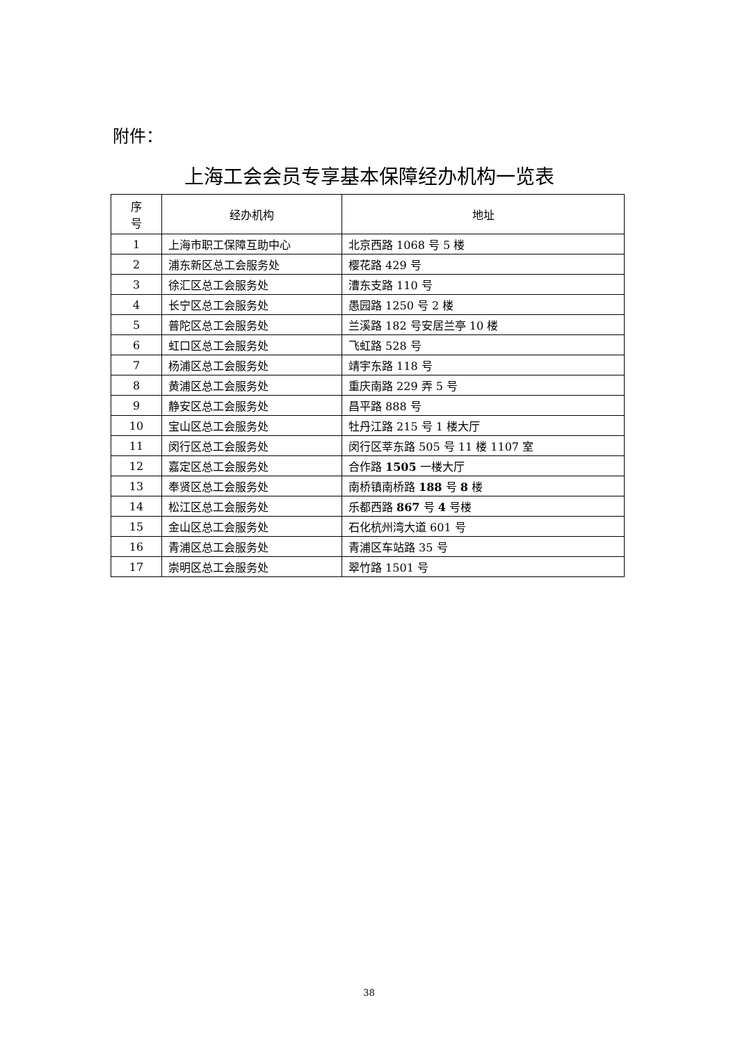附件：
上海工会会员专享基本保障经办机构一览表
| 序 号 | 经办机构 | 地址 |
| --- | --- | --- |
| 1 | 上海市职工保障互助中心 | 北京西路 1068 号 5 楼 |
| 2 | 浦东新区总工会服务处 | 樱花路 429 号 |
| 3 | 徐汇区总工会服务处 | 漕东支路 110 号 |
| 4 | 长宁区总工会服务处 | 愚园路 1250 号 2 楼 |
| 5 | 普陀区总工会服务处 | 兰溪路 182 号安居兰亭 10 楼 |
| 6 | 虹口区总工会服务处 | 飞虹路 528 号 |
| 7 | 杨浦区总工会服务处 | 靖宇东路 118 号 |
| 8 | 黄浦区总工会服务处 | 重庆南路 229 弄 5 号 |
| 9 | 静安区总工会服务处 | 昌平路 888 号 |
| 10 | 宝山区总工会服务处 | 牡丹江路 215 号 1 楼大厅 |
| 11 | 闵行区总工会服务处 | 闵行区莘东路 505 号 11 楼 1107 室 |
| 12 | 嘉定区总工会服务处 | 合作路 1505 一楼大厅 |
| 13 | 奉贤区总工会服务处 | 南桥镇南桥路 188 号 8 楼 |
| 14 | 松江区总工会服务处 | 乐都西路 867 号 4 号楼 |
| 15 | 金山区总工会服务处 | 石化杭州湾大道 601 号 |
| 16 | 青浦区总工会服务处 | 青浦区车站路 35 号 |
| 17 | 崇明区总工会服务处 | 翠竹路 1501 号 |
38